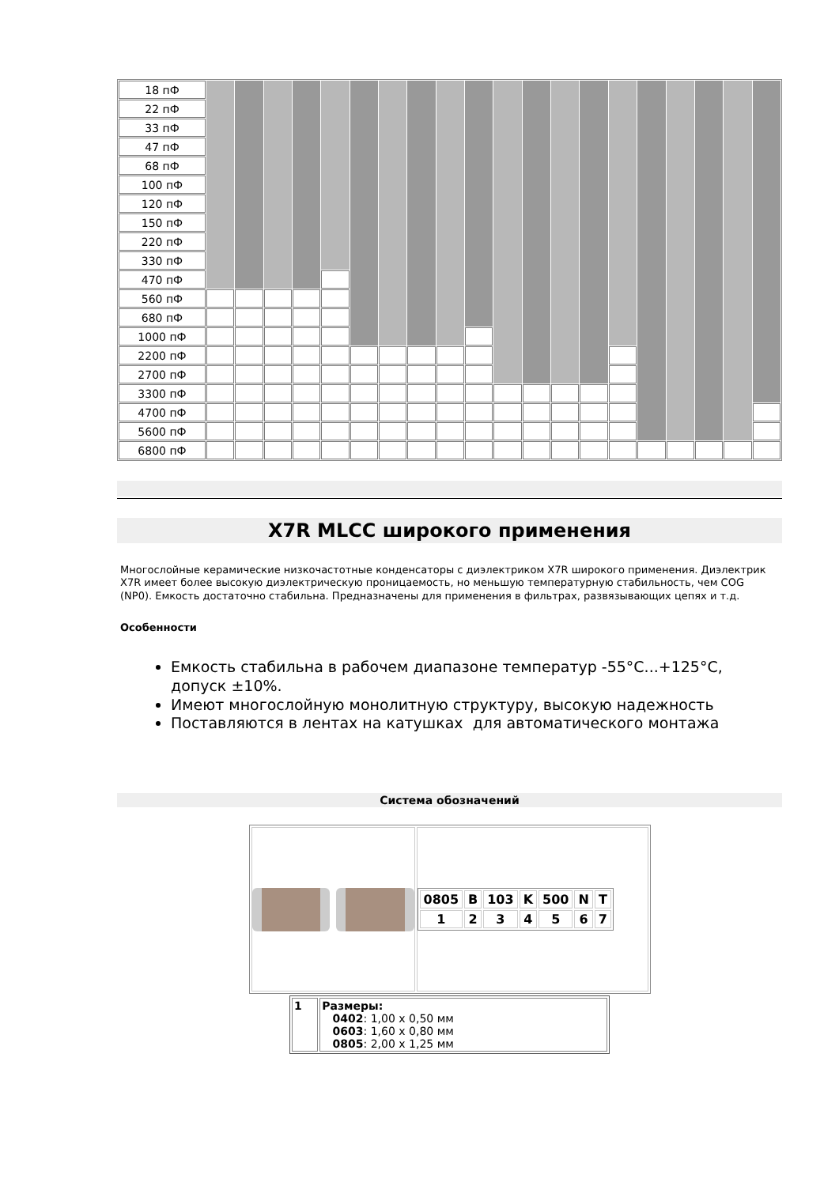| 18 пФ | | | | | | | | | | | | | | | | | | | | |
| 22 пФ | | | | | | | | | | | | | | | | | | | | |
| 33 пФ | | | | | | | | | | | | | | | | | | | | |
| 47 пФ | | | | | | | | | | | | | | | | | | | | |
| 68 пФ | | | | | | | | | | | | | | | | | | | | |
| 100 пФ | | | | | | | | | | | | | | | | | | | | |
| 120 пФ | | | | | | | | | | | | | | | | | | | | |
| 150 пФ | | | | | | | | | | | | | | | | | | | | |
| 220 пФ | | | | | | | | | | | | | | | | | | | | |
| 330 пФ | | | | | | | | | | | | | | | | | | | | |
| 470 пФ | | | | | | | | | | | | | | | | | | | | |
| 560 пФ | | | | | | | | | | | | | | | | | | | | |
| 680 пФ | | | | | | | | | | | | | | | | | | | | |
| 1000 пФ | | | | | | | | | | | | | | | | | | | | |
| 2200 пФ | | | | | | | | | | | | | | | | | | | | |
| 2700 пФ | | | | | | | | | | | | | | | | | | | | |
| 3300 пФ | | | | | | | | | | | | | | | | | | | | |
| 4700 пФ | | | | | | | | | | | | | | | | | | | | |
| 5600 пФ | | | | | | | | | | | | | | | | | | | | |
| 6800 пФ | | | | | | | | | | | | | | | | | | | | |
X7R MLCC широкого применения
Многослойные керамические низкочастотные конденсаторы с диэлектриком X7R широкого применения. Диэлектрик X7R имеет более высокую диэлектрическую проницаемость, но меньшую температурную стабильность, чем COG (NP0). Емкость достаточно стабильна. Предназначены для применения в фильтрах, развязывающих цепях и т.д.
Особенности
Емкость стабильна в рабочем диапазоне температур -55°C...+125°C, допуск ±10%.
Имеют многослойную монолитную структуру, высокую надежность
Поставляются в лентах на катушках для автоматического монтажа
Система обозначений
| 0805 | B | 103 | K | 500 | N | T |
| 1 | 2 | 3 | 4 | 5 | 6 | 7 |
| 1 | Размеры: 0402 : 1,00 x 0,50 мм 0603 : 1,60 x 0,80 мм 0805 : 2,00 x 1,25 мм |